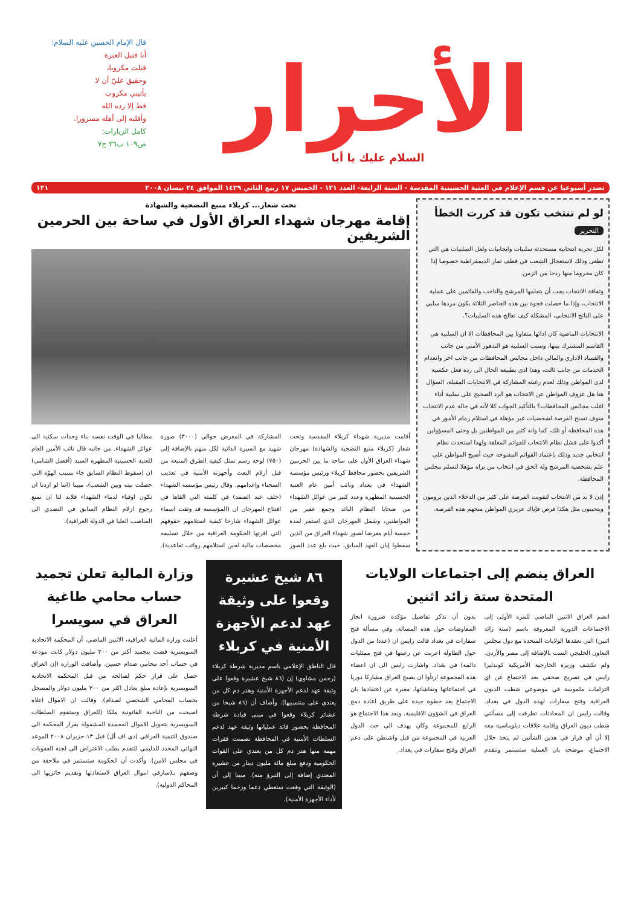الأحرار
السلام عليك يا أبا
قال الإمام الحسين عليه السلام:
أنا قتيل العبرة
قتلت مكروبا،
وحقيق عليّ أن لا
يأتيني مكروب
قط إلا رده الله
وأقلبه إلى أهله مسرورا.
كامل الزيارات:
ص١٠٩ ب٣٦ ح٧
تصدر أسبوعيا عن قسم الإعلام في العتبة الحسينية المقدسة - السنة الرابعة- العدد ١٢١ - الخميس ١٧ ربيع الثاني ١٤٢٩ الموافق ٢٤ نيسان ٢٠٠٨ ١٢١
لو لم تنتخب تكون قد كررت الخطأ
التحرير
لكل تجربة انتخابية مستحدثة سلبيات وايجابيات ولعل السلبيات هي التي تطغى وذلك لاستعجال الشعب في قطف ثمار الديمقراطية خصوصا إذا كان محروما منها ردحا من الزمن.
وثقافة الانتخاب يجب أن يتعلمها المرشح والناخب والقائمين على عملية الانتخاب، وإذا ما حصلت فجوة بين هذه العناصر الثلاثة يكون مردها سلبي على الناتج الانتخابي، المشكلة كيف تعالج هذه السلبيات؟.
الانتخابات الماضية كان ادائها متفاوتا بين المحافظات الا ان السلبية هي القاسم المشترك بينها، وسبب السلبية هو التدهور الأمني من جانب والفساد الاداري والمالي داخل مجالس المحافظات من جانب اخر وانعدام الخدمات من جانب ثالث، وهذا ادى بطبيعة الحال الى ردة فعل عكسية لدى المواطن وذلك لعدم رغبته المشاركة في الانتخابات المقبلة، السؤال هنا هل عزوف المواطن عن الانتخاب هو الرد الصحيح على سلبية أداء اغلب مجالس المحافظات؟ بالتأكيد الجواب كلا لأنه في حالة عدم الانتخاب سوف تسنح الفرصة لشخصيات غير مؤهلة في استلام زمام الأمور في هذه المحافظة أو تلك، كما وانه كثير من المواطنين بل وحتى المسؤولين أكدوا على فشل نظام الانتخاب للقوائم المغلقة ولهذا استحدث نظام انتخابي جديد وذلك باعتماد القوائم المفتوحة حيث أصبح المواطن على علم بشخصية المرشح وله الحق في انتخاب من يراه مؤهلا لتسلم مجلس المحافظة.
إذن لا بد من الانتخاب لتفويت الفرصة على كثير من الدخلاء الذين يرومون ويتحينون مثل هكذا فرص فإياك عزيزي المواطن منحهم هذه الفرصة.
تحت شعار... كربلاء منبع التضحية والشهادة
إقامة مهرجان شهداء العراق الأول في ساحة بين الحرمين الشريفين
أقامت مديرية شهداء كربلاء المقدسة وتحت شعار (كربلاء منبع التضحية والشهادة) مهرجان شهداء العراق الأول على ساحة ما بين الحرمين الشريفين بحضور محافظ كربلاء ورئيس مؤسسة الشهداء في بغداد ونائب أمين عام العتبة الحسينية المطهرة وعدد كبير من عوائل الشهداء من ضحايا النظام البائد وجمع غفير من المواطنين، وشمل المهرجان الذي استمر لمدة خمسة أيام معرضا لصور شهداء العراق من الذين سقطوا إبان العهد السابق، حيث بلغ عدد الصور المشاركة في المعرض حوالي (٣٠٠٠) صورة شهيد مع السيرة الذاتية لكل منهم بالإضافة إلى (٧٥٠) لوحة رسم تمثل كيفية الطرق المتبعة من قبل أزلام البعث وأجهزته الأمنية في تعذيب السجناء وإعدامهم. وقال رئيس مؤسسة الشهداء (خلف عبد الصمد) في كلمته التي القاها في افتتاح المهرجان ان (المؤسسة قد وثقت اسماء عوائل الشهداء شارحا كيفية استلامهم حقوقهم التي اقرتها الحكومة العراقية من خلال تسليمه مخصصات مالية لحين استلامهم رواتب تقاعدية). مطالبا في الوقت نفسه بناء وحدات سكنية الى عوائل الشهداء. من جانبه قال نائب الأمين العام للعتبة الحسينية المطهرة السيد (أفضل الشامي) ان (سقوط النظام السابق جاء بسبب الهوّة التي حصلت بينه وبين الشعب)، مبينا (اننا لو اردنا ان نكون اوفياء لدماء الشهداء فلابد لنا ان نمنع رجوع ازلام النظام السابق في التصدي الى المناصب العليا في الدولة العراقية).
العراق ينضم إلى اجتماعات الولايات المتحدة ستة زائد اثنين
انضم العراق الاثنين الماضي للمرة الأولى إلى الاجتماعات الدورية المعروفة باسم (ستة زائد اثنين) التي تعقدها الولايات المتحدة مع دول مجلس التعاون الخليجي الست بالإضافة إلى مصر والأردن. ولم تكشف وزيرة الخارجية الأمريكية كوندليزا رايس في تصريح صحفي بعد الاجتماع عن اي التزامات ملموسة في موضوعي شطب الديون العراقية وفتح سفارات لهذه الدول في بغداد. وقالت رايس ان المحادثات تطرقت إلى مسألتي شطب ديون العراق وإقامة علاقات دبلوماسية معه إلا أن أي قرار في هذين الشأنين لم يتخذ خلال الاجتماع، موضحة بان العملية ستستمر وتتقدم بدون أن تذكر تفاصيل مؤكدة ضرورة انجاز المفاوضات حول هذه المسالة. وفي مسألة فتح سفارات في بغداد قالت رايس ان (عددا من الدول حول الطاولة اعربت عن رغبتها في فتح ممثليات دائمة) في بغداد. واشارت رايس الى ان اعضاء هذه المجموعة ارتأوا ان يصبح العراق مشاركا دوريا في اجتماعاتها ونقاشاتها، معبرة عن اعتقادها بان الاجتماع يعد خطوة جيدة على طريق اعادة دمج العراق في الشؤون الاقليمية. ويعد هذا الاجتماع هو الرابع للمجموعة وكان يهدف الى حث الدول العربية في المجموعة من قبل واشنطن على دعم العراق وفتح سفارات في بغداد.
٨٦ شيخ عشيرة وقعوا على وثيقة عهد لدعم الأجهزة الأمنية في كربلاء
قال الناطق الإعلامي باسم مديرية شرطة كربلاء (رحمن مشاوي) إن (٨٦ شيخ عشيرة وقعوا على وثيقة عهد لدعم الأجهزة الأمنية وهدر دم كل من يعتدي على منتسبيها). وأضاف أن (٨٦ شيخا من عشائر كربلاء وقعوا في مبنى قيادة شرطة المحافظة بحضور قائد عملياتها وثيقة عهد لدعم السلطات الأمنية في المحافظة تضمنت فقرات مهمة منها هدر دم كل من يعتدي على القوات الحكومية ودفع مبلغ مائة مليون دينار من عشيرة المعتدي إضافة إلى التبرؤ منه). مبينا إلى أن (الوثيقة التي وقعت ستعطي دعما وزخما كبيرين لأداء الأجهزة الأمنية).
وزارة المالية تعلن تجميد حساب محامي طاغية العراق في سويسرا
أعلنت وزارة المالية العراقية، الاثنين الماضي، أن المحكمة الاتحادية السويسرية قضت بتجميد أكثر من ٣٠٠ مليون دولار كانت مودعة في حساب أحد محامي صدام حسين. وأضافت الوزارة (إن العراق حصل على قرار حكم لصالحه من قبل المحكمة الاتحادية السويسرية بإعادة مبلغ يعادل اكثر من ٣٠٠ مليون دولار والمسجل بحساب المحامي الشخصي لصدام). وقالت ان الاموال اعلاه اصبحت من الناحية القانونية ملكا (للعراق وستقوم السلطات السويسرية بتحويل الاموال المجمدة المشمولة بقرار المحكمة الى صندوق التنمية العراقي (دي اف أل) قبل ١٣ حزيران ٢٠٠٨ الموعد النهائي المحدد للدليمي للتقدم بطلب الاعتراض الى لجنة العقوبات في مجلس الامن). وأكدت أن الحكومة ستستمر في ملاحقة من وصفهم بـ(سارقي اموال العراق لاستعادتها وتقديم حائزيها الى المحاكم الدولية).